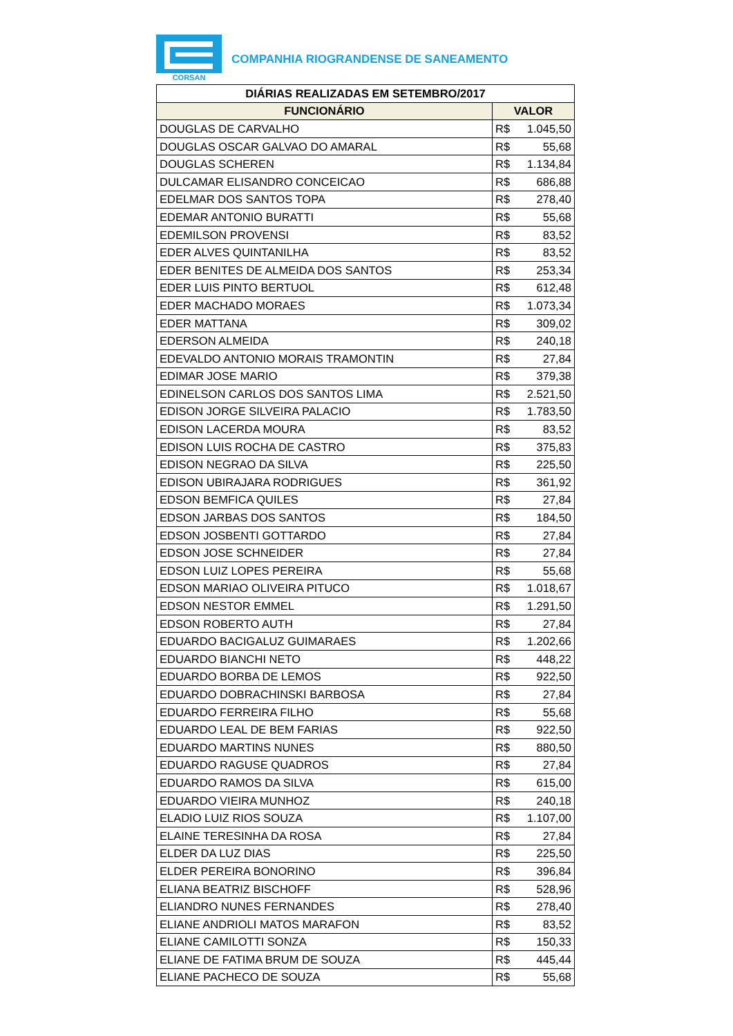CORSAN
COMPANHIA RIOGRANDENSE DE SANEAMENTO
| DIÁRIAS REALIZADAS EM SETEMBRO/2017 | |
| --- | --- |
| FUNCIONÁRIO | VALOR |
| DOUGLAS DE CARVALHO | R$ 1.045,50 |
| DOUGLAS OSCAR GALVAO DO AMARAL | R$ 55,68 |
| DOUGLAS SCHEREN | R$ 1.134,84 |
| DULCAMAR ELISANDRO CONCEICAO | R$ 686,88 |
| EDELMAR DOS SANTOS TOPA | R$ 278,40 |
| EDEMAR ANTONIO BURATTI | R$ 55,68 |
| EDEMILSON PROVENSI | R$ 83,52 |
| EDER ALVES QUINTANILHA | R$ 83,52 |
| EDER BENITES DE ALMEIDA DOS SANTOS | R$ 253,34 |
| EDER LUIS PINTO BERTUOL | R$ 612,48 |
| EDER MACHADO MORAES | R$ 1.073,34 |
| EDER MATTANA | R$ 309,02 |
| EDERSON ALMEIDA | R$ 240,18 |
| EDEVALDO ANTONIO MORAIS TRAMONTIN | R$ 27,84 |
| EDIMAR JOSE MARIO | R$ 379,38 |
| EDINELSON CARLOS DOS SANTOS LIMA | R$ 2.521,50 |
| EDISON JORGE SILVEIRA PALACIO | R$ 1.783,50 |
| EDISON LACERDA MOURA | R$ 83,52 |
| EDISON LUIS ROCHA DE CASTRO | R$ 375,83 |
| EDISON NEGRAO DA SILVA | R$ 225,50 |
| EDISON UBIRAJARA RODRIGUES | R$ 361,92 |
| EDSON BEMFICA QUILES | R$ 27,84 |
| EDSON JARBAS DOS SANTOS | R$ 184,50 |
| EDSON JOSBENTI GOTTARDO | R$ 27,84 |
| EDSON JOSE SCHNEIDER | R$ 27,84 |
| EDSON LUIZ LOPES PEREIRA | R$ 55,68 |
| EDSON MARIAO OLIVEIRA PITUCO | R$ 1.018,67 |
| EDSON NESTOR EMMEL | R$ 1.291,50 |
| EDSON ROBERTO AUTH | R$ 27,84 |
| EDUARDO BACIGALUZ GUIMARAES | R$ 1.202,66 |
| EDUARDO BIANCHI NETO | R$ 448,22 |
| EDUARDO BORBA DE LEMOS | R$ 922,50 |
| EDUARDO DOBRACHINSKI BARBOSA | R$ 27,84 |
| EDUARDO FERREIRA FILHO | R$ 55,68 |
| EDUARDO LEAL DE BEM FARIAS | R$ 922,50 |
| EDUARDO MARTINS NUNES | R$ 880,50 |
| EDUARDO RAGUSE QUADROS | R$ 27,84 |
| EDUARDO RAMOS DA SILVA | R$ 615,00 |
| EDUARDO VIEIRA MUNHOZ | R$ 240,18 |
| ELADIO LUIZ RIOS SOUZA | R$ 1.107,00 |
| ELAINE TERESINHA DA ROSA | R$ 27,84 |
| ELDER DA LUZ DIAS | R$ 225,50 |
| ELDER PEREIRA BONORINO | R$ 396,84 |
| ELIANA BEATRIZ BISCHOFF | R$ 528,96 |
| ELIANDRO NUNES FERNANDES | R$ 278,40 |
| ELIANE ANDRIOLI MATOS MARAFON | R$ 83,52 |
| ELIANE CAMILOTTI SONZA | R$ 150,33 |
| ELIANE DE FATIMA BRUM DE SOUZA | R$ 445,44 |
| ELIANE PACHECO DE SOUZA | R$ 55,68 |